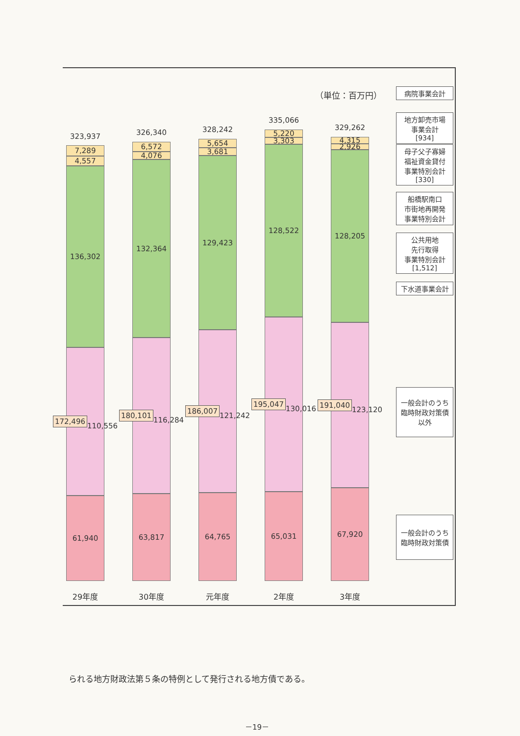（単位：百万円）
323,937
7,289
4,557
136,302
172,496
110,556
61,940
29年度
326,340
6,572
4,076
132,364
180,101
116,284
63,817
30年度
328,242
5,654
3,681
129,423
186,007
121,242
64,765
元年度
335,066
5,220
3,303
128,522
195,047
130,016
65,031
2年度
329,262
4,315
2,926
128,205
191,040
123,120
67,920
3年度
病院事業会計
地方卸売市場
事業会計
[934]
母子父子寡婦
福祉資金貸付
事業特別会計
[330]
船橋駅南口
市街地再開発
事業特別会計
公共用地
先行取得
事業特別会計
[1,512]
下水道事業会計
一般会計のうち
臨時財政対策債
以外
一般会計のうち
臨時財政対策債
られる地方財政法第５条の特例として発行される地方債である。
－19－